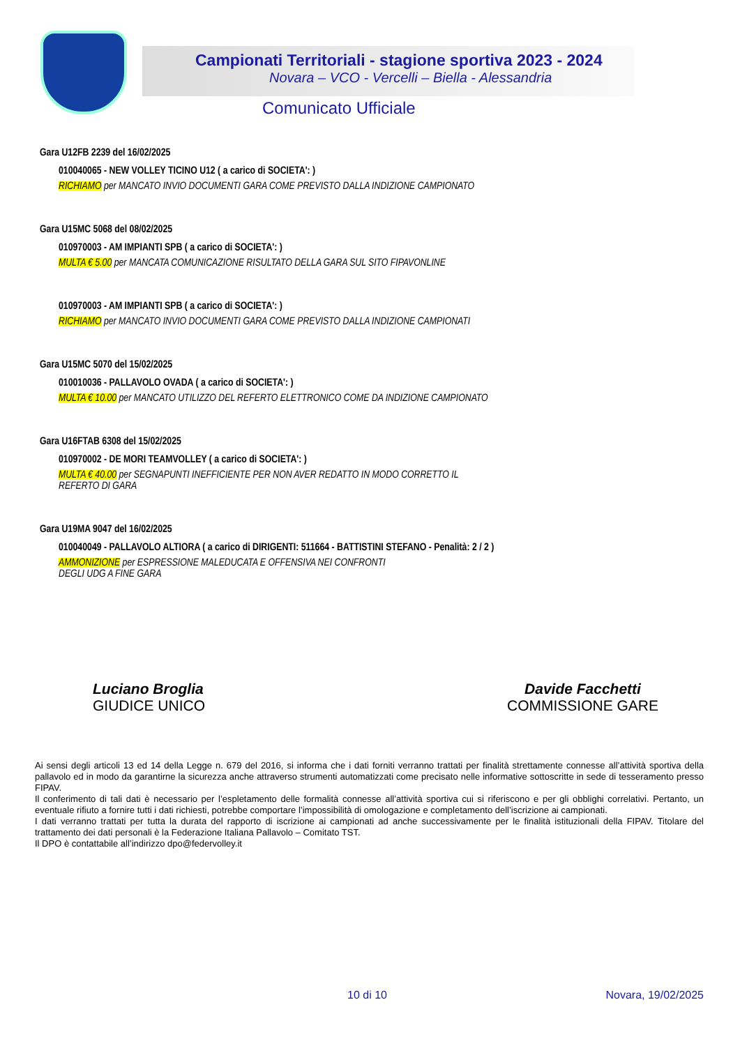Campionati Territoriali - stagione sportiva 2023 - 2024
Novara – VCO - Vercelli – Biella - Alessandria
Comunicato Ufficiale
Gara U12FB 2239 del 16/02/2025
010040065 - NEW VOLLEY TICINO U12 ( a carico di SOCIETA': )
RICHIAMO per MANCATO INVIO DOCUMENTI GARA COME PREVISTO DALLA INDIZIONE CAMPIONATO
Gara U15MC 5068 del 08/02/2025
010970003 - AM IMPIANTI SPB ( a carico di SOCIETA': )
MULTA € 5.00 per MANCATA COMUNICAZIONE RISULTATO DELLA GARA SUL SITO FIPAVONLINE
010970003 - AM IMPIANTI SPB ( a carico di SOCIETA': )
RICHIAMO per MANCATO INVIO DOCUMENTI GARA COME PREVISTO DALLA INDIZIONE CAMPIONATI
Gara U15MC 5070 del 15/02/2025
010010036 - PALLAVOLO OVADA ( a carico di SOCIETA': )
MULTA € 10.00 per MANCATO UTILIZZO DEL REFERTO ELETTRONICO COME DA INDIZIONE CAMPIONATO
Gara U16FTAB 6308 del 15/02/2025
010970002 - DE MORI TEAMVOLLEY ( a carico di SOCIETA': )
MULTA € 40.00 per SEGNAPUNTI INEFFICIENTE PER NON AVER REDATTO IN MODO CORRETTO IL
REFERTO DI GARA
Gara U19MA 9047 del 16/02/2025
010040049 - PALLAVOLO ALTIORA ( a carico di DIRIGENTI: 511664 - BATTISTINI STEFANO - Penalità: 2 / 2 )
AMMONIZIONE per ESPRESSIONE MALEDUCATA E OFFENSIVA NEI CONFRONTI
DEGLI UDG A FINE GARA
Luciano Broglia
GIUDICE UNICO
Davide Facchetti
COMMISSIONE GARE
Ai sensi degli articoli 13 ed 14 della Legge n. 679 del 2016, si informa che i dati forniti verranno trattati per finalità strettamente connesse all’attività sportiva della pallavolo ed in modo da garantirne la sicurezza anche attraverso strumenti automatizzati come precisato nelle informative sottoscritte in sede di tesseramento presso FIPAV.
Il conferimento di tali dati è necessario per l’espletamento delle formalità connesse all’attività sportiva cui si riferiscono e per gli obblighi correlativi. Pertanto, un eventuale rifiuto a fornire tutti i dati richiesti, potrebbe comportare l’impossibilità di omologazione e completamento dell’iscrizione ai campionati.
I dati verranno trattati per tutta la durata del rapporto di iscrizione ai campionati ad anche successivamente per le finalità istituzionali della FIPAV. Titolare del trattamento dei dati personali è la Federazione Italiana Pallavolo – Comitato TST.
Il DPO è contattabile all’indirizzo dpo@federvolley.it
10 di 10 Novara, 19/02/2025